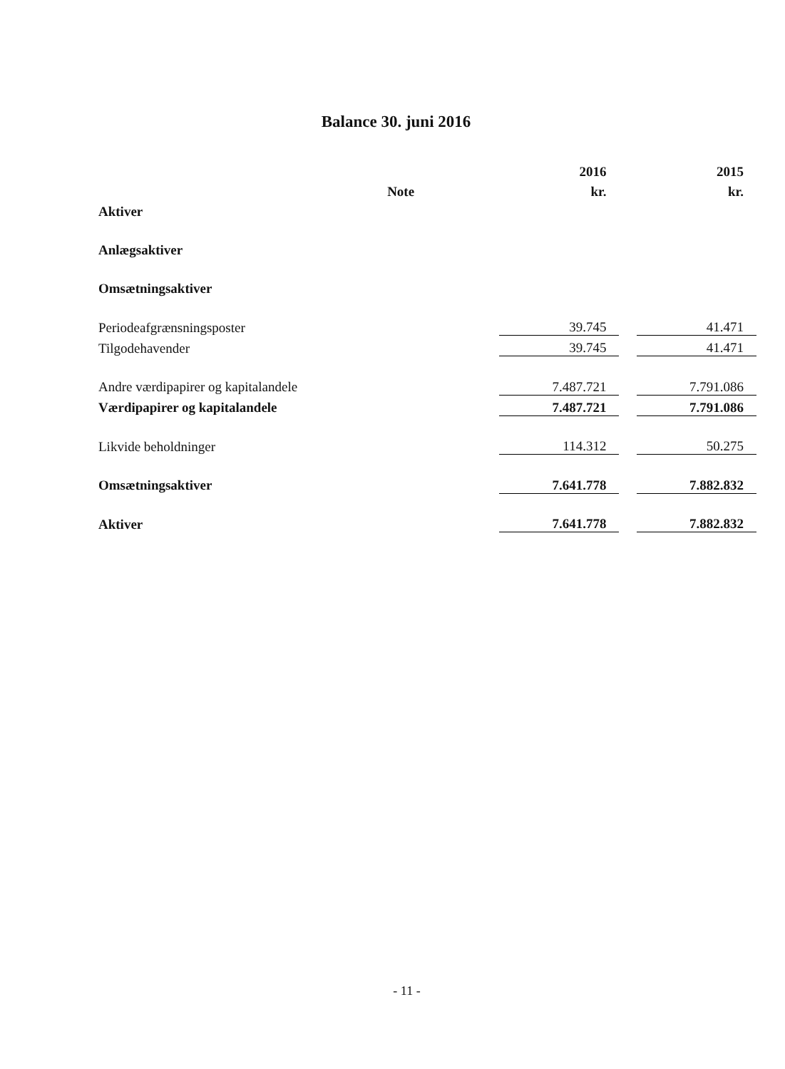Balance 30. juni 2016
| | | 2016 | | 2015 |
| --- | --- | --- | --- | --- |
| | Note | kr. | | kr. |
| Aktiver | | | | |
| Anlægsaktiver | | | | |
| Omsætningsaktiver | | | | |
| Periodeafgrænsningsposter | | 39.745 | | 41.471 |
| Tilgodehavender | | 39.745 | | 41.471 |
| Andre værdipapirer og kapitalandele | | 7.487.721 | | 7.791.086 |
| Værdipapirer og kapitalandele | | 7.487.721 | | 7.791.086 |
| Likvide beholdninger | | 114.312 | | 50.275 |
| Omsætningsaktiver | | 7.641.778 | | 7.882.832 |
| Aktiver | | 7.641.778 | | 7.882.832 |
- 11 -